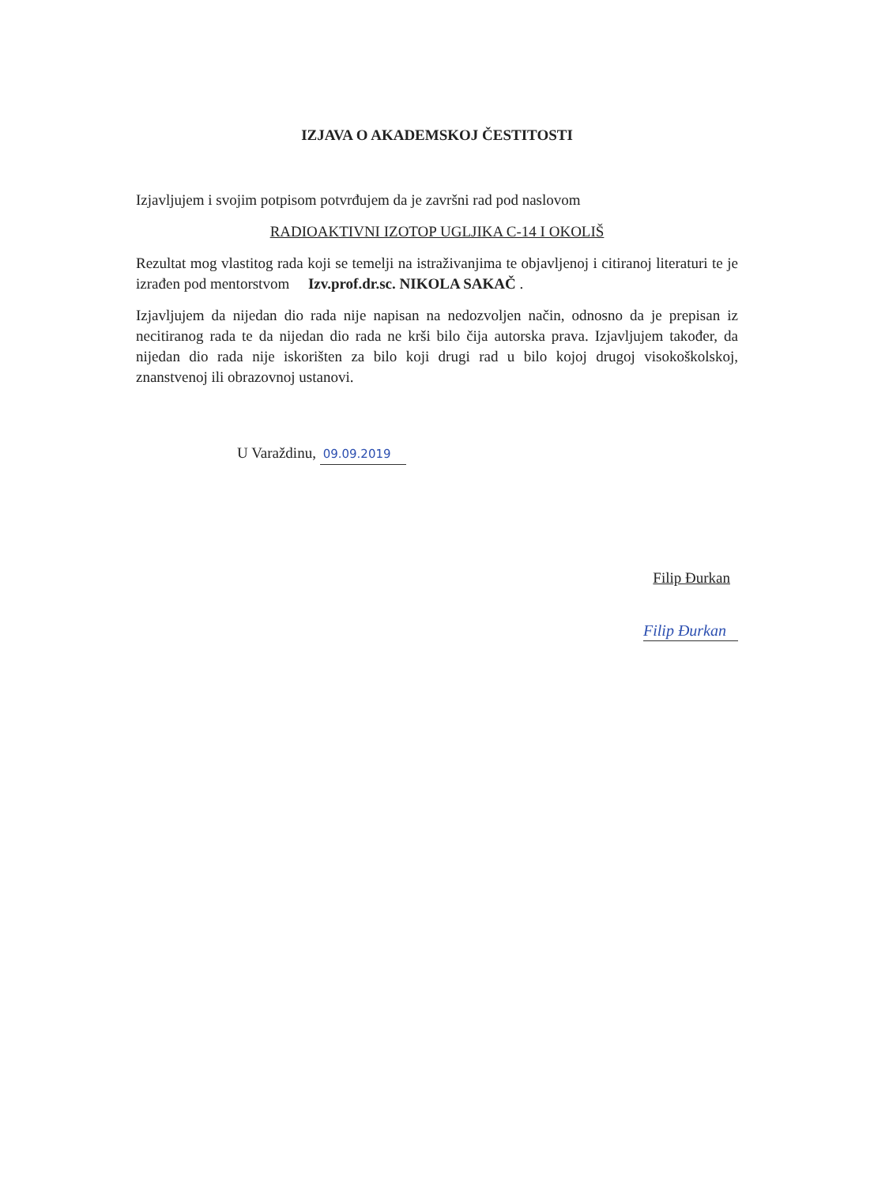IZJAVA O AKADEMSKOJ ČESTITOSTI
Izjavljujem i svojim potpisom potvrđujem da je završni rad pod naslovom
RADIOAKTIVNI IZOTOP UGLJIKA C-14 I OKOLIŠ
Rezultat mog vlastitog rada koji se temelji na istraživanjima te objavljenoj i citiranoj literaturi te je izrađen pod mentorstvom Izv.prof.dr.sc. NIKOLA SAKAČ .
Izjavljujem da nijedan dio rada nije napisan na nedozvoljen način, odnosno da je prepisan iz necitiranog rada te da nijedan dio rada ne krši bilo čija autorska prava. Izjavljujem također, da nijedan dio rada nije iskorišten za bilo koji drugi rad u bilo kojoj drugoj visokoškolskoj, znanstvenoj ili obrazovnoj ustanovi.
U Varaždinu, 09.09.2019
Filip Đurkan
Filip Đurkan